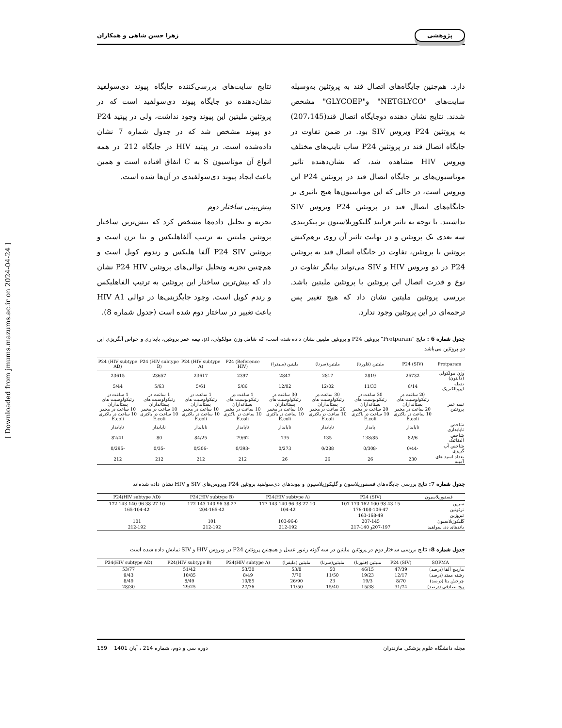[ Downloaded from jmums.mazums.ac.ir on 2024-04-24 ]
پژوهشی زهرا حسن شاهی و همکاران
دارد. هم‌چنین جایگاه‌های اتصال قند به پروتئین به‌وسیله سایت‌های "NETGLYCO" و"GLYCOEP" مشخص شدند. نتایج نشان دهنده دوجایگاه اتصال قند(207،145) به پروتئین P24 ویروس SIV بود. در ضمن تفاوت در جایگاه اتصال قند در پروتئین P24 ساب تایپ‌های مختلف ویروس HIV مشاهده شد، که نشان‌دهنده تاثیر موتاسیون‌های بر جایگاه اتصال قند در پروتئین P24 این ویروس است، در حالی که این موتاسیون‌ها هیچ تاثیری بر جایگاه‌های اتصال قند در پروتئین P24 ویروس SIV نداشتند. با توجه به تاثیر فرایند گلیکوزیلاسیون بر پیکربندی سه بعدی یک پروتئین و در نهایت تاثیر آن روی برهم‌کنش پروتئین با پروتئین، تفاوت در جایگاه اتصال قند به پروتئین P24 در دو ویروس HIV و SIV می‌تواند بیانگر تفاوت در نوع و قدرت اتصال این پروتئین با پروتئین ملیتین باشد. بررسی پروتئین ملیتین نشان داد که هیچ تغییر پس ترجمه‌ای در این پروتئین وجود ندارد.
نتایج سایت‌های بررسی‌کننده جایگاه پیوند دی‌سولفید نشان‌دهنده دو جایگاه پیوند دی‌سولفید است که در پروتئین ملیتین این پیوند وجود نداشت، ولی در پپتید P24 دو پیوند مشخص شد که در جدول شماره 7 نشان داده‌شده است. در پپتید HIV در جایگاه 212 در همه انواع آن موتاسیون S به C اتفاق افتاده است و همین باعث ایجاد پیوند دی‌سولفیدی در آن‌ها شده است.
پیش‌بینی ساختار دوم
تجزیه و تحلیل داده‌ها مشخص کرد که بیش‌ترین ساختار پروتئین ملیتین به ترتیب آلفاهلیکس و بتا ترن است و پروتئین P24 SIV آلفا هلیکس و رندوم کویل است و هم‌چنین تجزیه وتحلیل توالی‌های پروتئین P24 HIV نشان داد که بیش‌ترین ساختار این پروتئین به ترتیب الفاهلیکس و رندم کویل است. وجود جایگزینی‌ها در توالی HIV A1 باعث تغییر در ساختار دوم شده است (جدول شماره 8).
جدول شماره 6 : نتایج "Protparam" پروتئین P24 و پروتئین ملیتین نشان داده شده است، که شامل وزن مولکولی، pI، نیمه عمر پروتئین، پایداری و خواص آبگریزی این دو پروتئین می‌باشد
| Protparam | P24 (SIV) | ملیتین (فلورنا) | ملیتین(سرنا) | ملیتین (ملیفرا) | P24 (Reference HIV) | P24 (HIV subtype A) | P24 (HIV subtype B) | P24 (HIV subtype AD) |
| --- | --- | --- | --- | --- | --- | --- | --- | --- |
| وزن مولکولی (دالتون) | 25732 | 2819 | 2817 | 2847 | 2397 | 23617 | 23657 | 23615 |
| نقطه ایزوالکتریک | 6/14 | 11/33 | 12/02 | 12/02 | 5/86 | 5/61 | 5/63 | 5/44 |
| نیمه عمر پروتئین | 20 ساعت در رتیکولوسیت های پستانداران 20 ساعت در مخمر 10 ساعت در باکتری E.coli | 30 ساعت در رتیکولوسیت های پستانداران 20 ساعت در مخمر 10 ساعت در باکتری E.coli | 30 ساعت در رتیکولوسیت های پستانداران 20 ساعت در مخمر 10 ساعت در باکتری E.coli | 30 ساعت در رتیکولوسیت های پستانداران 10 ساعت در مخمر 10 ساعت در باکتری E.coli | 1 ساعت در رتیکولوسیت های پستانداران 10 ساعت در مخمر 10 ساعت در باکتری E.coli | 1 ساعت در رتیکولوسیت های پستانداران 10 ساعت در مخمر 10 ساعت در باکتری E.coli | 1 ساعت در رتیکولوسیت های پستانداران 10 ساعت در مخمر 10 ساعت در باکتری E.coli | 1 ساعت در رتیکولوسیت های پستانداران 10 ساعت در مخمر 10 ساعت در باکتری E.coli |
| شاخص ناپایداری | ناپایدار | پایدار | ناپایدار | ناپایدار | ناپایدار | ناپایدار | ناپایدار | ناپایدار |
| شاخص آلیفاتیک | 82/6 | 138/85 | 135 | 135 | 79/62 | 84/25 | 80 | 82/41 |
| شاخص آب گریزی | -0/44 | -0/308 | 0/288 | 0/273 | -0/393 | -0/306 | -0/35 | -0/295 |
| تعداد اسید های آمینه | 230 | 26 | 26 | 26 | 212 | 212 | 212 | 212 |
جدول شماره 7: نتایج بررسی جایگاه‌های فسفوریلاسون و گلیکوزیلاسیون و پیوندهای دی‌سولفید پروتئین P24 ویروس‌های SIV و HIV نشان داده شده‌اند
| فسفوریلاسیون | P24 (SIV) | P24(HIV subtype A) | P24(HIV subtype B) | P24(HIV subtype AD) |
| --- | --- | --- | --- | --- |
| سرین | 107-170-162-100-98-43-15 | -177-143-140-96-38-27-10 | 172-143-140-96-38-27 | 172-143-140-96-38-27-10 |
| ترئونین | 176-108-106-47 | 104-42 | 204-165-42 | 165-104-42 |
| تیروزین | 163-168-49 | | | |
| گلیکوزیلاسیون | 207-145 | 103-96-8 | 101 | 101 |
| باندهای دی سولفید | 207-197و 140-217 | 212-192 | 212-192 | 212-192 |
جدول شماره 8: نتایج بررسی ساختار دوم در پروتئین ملیتین در سه گونه زنبور عسل و همچنین پروتئین P24 در ویروس HIV و SIV نمایش داده شده است
| SOPMA | P24 (SIV) | ملیتین (فلورنا) | ملیتین(سرنا) | ملیتین (ملیفرا) | P24(HIV subtype A) | P24(HIV subtype B) | P24(HIV subtype AD) |
| --- | --- | --- | --- | --- | --- | --- | --- |
| مارپیچ آلفا (درصد) | 47/39 | 46/15 | 50 | 53/8 | 53/30 | 51/42 | 53/77 |
| رشته ممتد (درصد) | 12/17 | 19/23 | 11/50 | 7/70 | 8/49 | 10/85 | 9/43 |
| چرخش بتا (درصد) | 8/70 | 19/3 | 23 | 26/90 | 10/85 | 8/49 | 8/49 |
| پیچ تصادفی (درصد) | 31/74 | 15/38 | 15/40 | 11/50 | 27/36 | 29/25 | 28/30 |
مجله دانشگاه علوم پزشکی مازندران دوره سی و دوم، شماره 214 ، آبان 1401 159